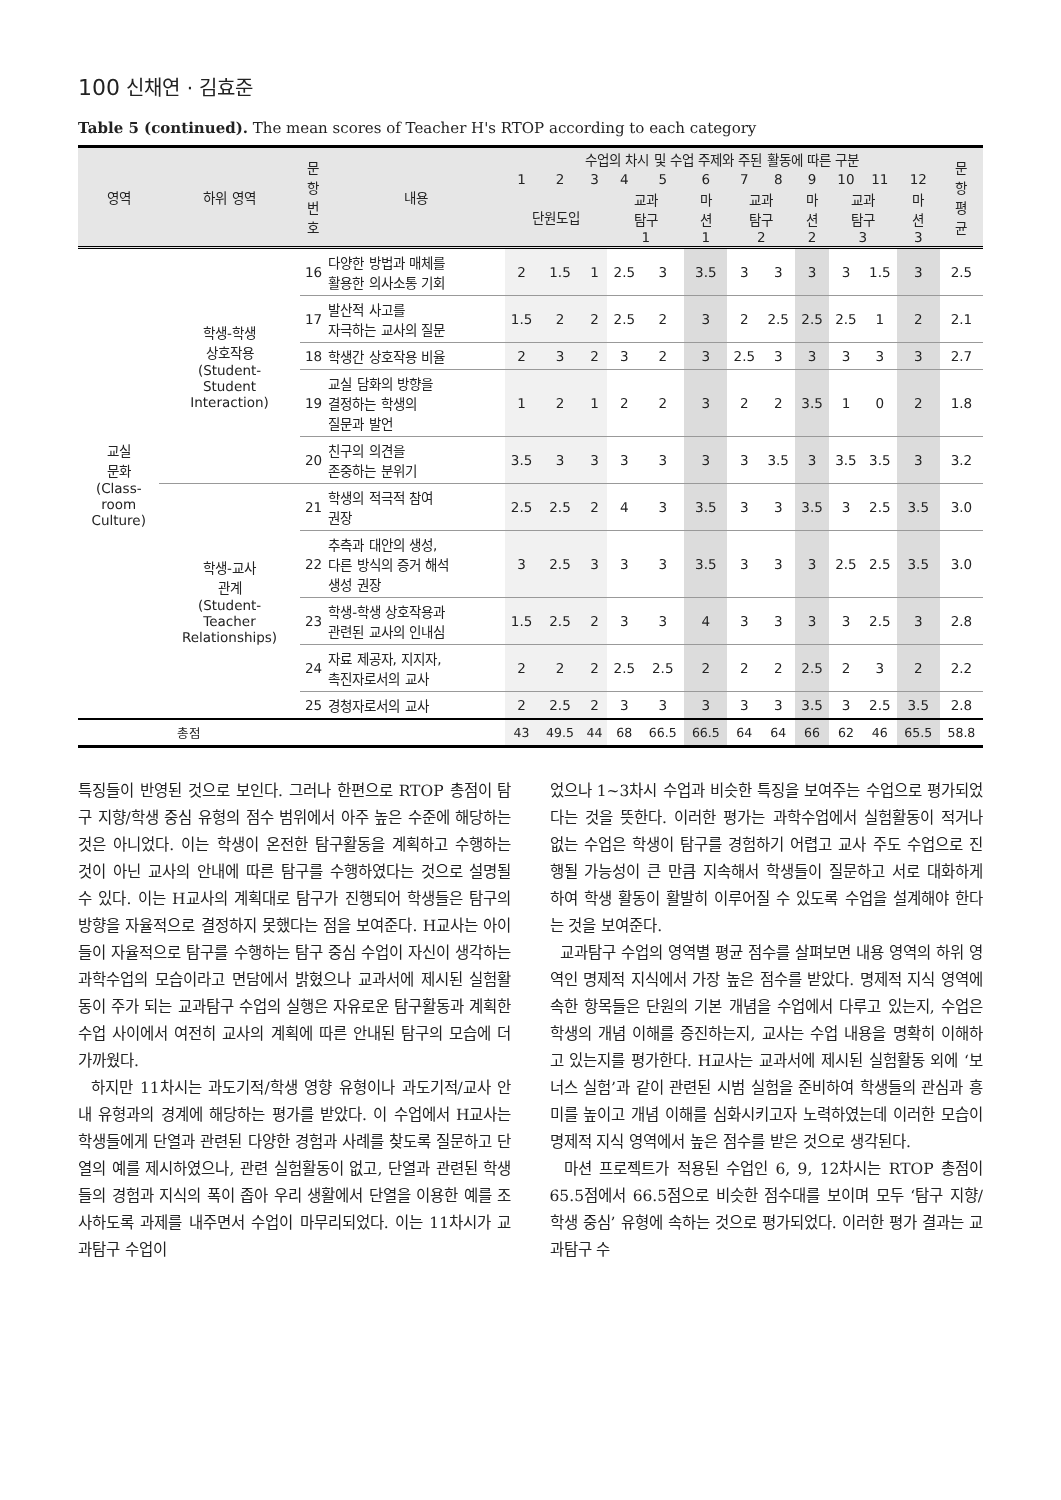100 신채연 · 김효준
Table 5 (continued). The mean scores of Teacher H's RTOP according to each category
| 영역 | 하위 영역 | 문 항 번 호 | 내용 | 수업의 차시 및 수업 주제와 주된 활동에 따른 구분 | | | | | | | | | | | | 문 항 평 균 |
| --- | --- | --- | --- | --- | --- | --- | --- | --- | --- | --- | --- | --- | --- | --- | --- | --- |
| | | | | 1 | 2 | 3 | 4 | 5 | 6 | 7 | 8 | 9 | 10 | 11 | 12 | |
| | | | | 단원도입 | | | 교과 탐구 1 | | 마 션 1 | 교과 탐구 2 | | 마 션 2 | 교과 탐구 3 | | 마 션 3 | |
| 교실 문화 (Class- room Culture) | 학생-학생 상호작용 (Student- Student Interaction) | 16 | 다양한 방법과 매체를 활용한 의사소통 기회 | 2 | 1.5 | 1 | 2.5 | 3 | 3.5 | 3 | 3 | 3 | 3 | 1.5 | 3 | 2.5 |
| | | 17 | 발산적 사고를 자극하는 교사의 질문 | 1.5 | 2 | 2 | 2.5 | 2 | 3 | 2 | 2.5 | 2.5 | 2.5 | 1 | 2 | 2.1 |
| | | 18 | 학생간 상호작용 비율 | 2 | 3 | 2 | 3 | 2 | 3 | 2.5 | 3 | 3 | 3 | 3 | 3 | 2.7 |
| | | 19 | 교실 담화의 방향을 결정하는 학생의 질문과 발언 | 1 | 2 | 1 | 2 | 2 | 3 | 2 | 2 | 3.5 | 1 | 0 | 2 | 1.8 |
| | | 20 | 친구의 의견을 존중하는 분위기 | 3.5 | 3 | 3 | 3 | 3 | 3 | 3 | 3.5 | 3 | 3.5 | 3.5 | 3 | 3.2 |
| | 학생-교사 관계 (Student- Teacher Relationships) | 21 | 학생의 적극적 참여 권장 | 2.5 | 2.5 | 2 | 4 | 3 | 3.5 | 3 | 3 | 3.5 | 3 | 2.5 | 3.5 | 3.0 |
| | | 22 | 추측과 대안의 생성, 다른 방식의 증거 해석 생성 권장 | 3 | 2.5 | 3 | 3 | 3 | 3.5 | 3 | 3 | 3 | 2.5 | 2.5 | 3.5 | 3.0 |
| | | 23 | 학생-학생 상호작용과 관련된 교사의 인내심 | 1.5 | 2.5 | 2 | 3 | 3 | 4 | 3 | 3 | 3 | 3 | 2.5 | 3 | 2.8 |
| | | 24 | 자료 제공자, 지지자, 촉진자로서의 교사 | 2 | 2 | 2 | 2.5 | 2.5 | 2 | 2 | 2 | 2.5 | 2 | 3 | 2 | 2.2 |
| | | 25 | 경청자로서의 교사 | 2 | 2.5 | 2 | 3 | 3 | 3 | 3 | 3 | 3.5 | 3 | 2.5 | 3.5 | 2.8 |
| 총점 | | | | 43 | 49.5 | 44 | 68 | 66.5 | 66.5 | 64 | 64 | 66 | 62 | 46 | 65.5 | 58.8 |
특징들이 반영된 것으로 보인다. 그러나 한편으로 RTOP 총점이 탐구 지향/학생 중심 유형의 점수 범위에서 아주 높은 수준에 해당하는 것은 아니었다. 이는 학생이 온전한 탐구활동을 계획하고 수행하는 것이 아닌 교사의 안내에 따른 탐구를 수행하였다는 것으로 설명될 수 있다. 이는 H교사의 계획대로 탐구가 진행되어 학생들은 탐구의 방향을 자율적으로 결정하지 못했다는 점을 보여준다. H교사는 아이들이 자율적으로 탐구를 수행하는 탐구 중심 수업이 자신이 생각하는 과학수업의 모습이라고 면담에서 밝혔으나 교과서에 제시된 실험활동이 주가 되는 교과탐구 수업의 실행은 자유로운 탐구활동과 계획한 수업 사이에서 여전히 교사의 계획에 따른 안내된 탐구의 모습에 더 가까웠다.
하지만 11차시는 과도기적/학생 영향 유형이나 과도기적/교사 안내 유형과의 경계에 해당하는 평가를 받았다. 이 수업에서 H교사는 학생들에게 단열과 관련된 다양한 경험과 사례를 찾도록 질문하고 단열의 예를 제시하였으나, 관련 실험활동이 없고, 단열과 관련된 학생들의 경험과 지식의 폭이 좁아 우리 생활에서 단열을 이용한 예를 조사하도록 과제를 내주면서 수업이 마무리되었다. 이는 11차시가 교과탐구 수업이
었으나 1~3차시 수업과 비슷한 특징을 보여주는 수업으로 평가되었다는 것을 뜻한다. 이러한 평가는 과학수업에서 실험활동이 적거나 없는 수업은 학생이 탐구를 경험하기 어렵고 교사 주도 수업으로 진행될 가능성이 큰 만큼 지속해서 학생들이 질문하고 서로 대화하게 하여 학생 활동이 활발히 이루어질 수 있도록 수업을 설계해야 한다는 것을 보여준다.
교과탐구 수업의 영역별 평균 점수를 살펴보면 내용 영역의 하위 영역인 명제적 지식에서 가장 높은 점수를 받았다. 명제적 지식 영역에 속한 항목들은 단원의 기본 개념을 수업에서 다루고 있는지, 수업은 학생의 개념 이해를 증진하는지, 교사는 수업 내용을 명확히 이해하고 있는지를 평가한다. H교사는 교과서에 제시된 실험활동 외에 ‘보너스 실험’과 같이 관련된 시범 실험을 준비하여 학생들의 관심과 흥미를 높이고 개념 이해를 심화시키고자 노력하였는데 이러한 모습이 명제적 지식 영역에서 높은 점수를 받은 것으로 생각된다.
마션 프로젝트가 적용된 수업인 6, 9, 12차시는 RTOP 총점이 65.5점에서 66.5점으로 비슷한 점수대를 보이며 모두 ‘탐구 지향/학생 중심’ 유형에 속하는 것으로 평가되었다. 이러한 평가 결과는 교과탐구 수